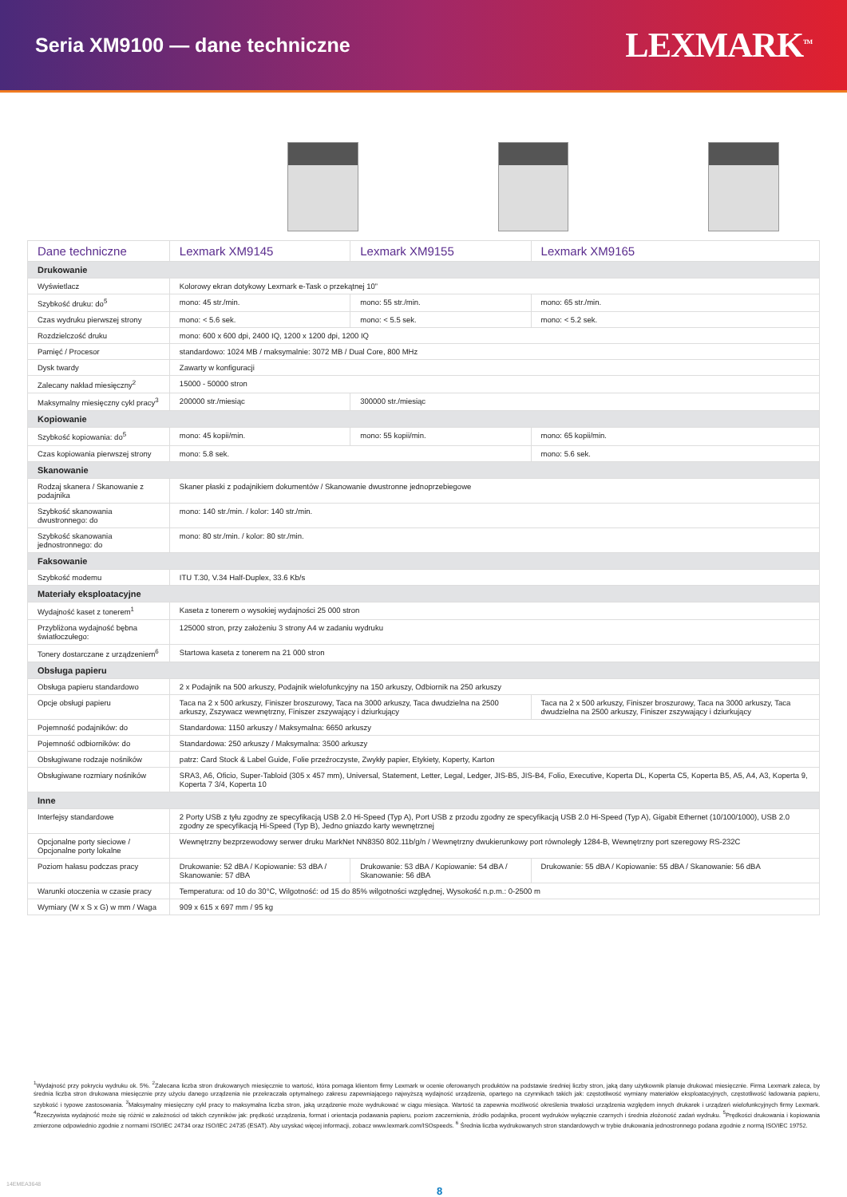Seria XM9100 — dane techniczne
LEXMARK<sup>TM</sup>
| Dane techniczne | Lexmark XM9145 | Lexmark XM9155 | Lexmark XM9165 |
| --- | --- | --- | --- |
| Drukowanie | | | |
| Wyświetlacz | Kolorowy ekran dotykowy Lexmark e-Task o przekątnej 10” | | |
| Szybkość druku: do<sup>5</sup> | mono: 45 str./min. | mono: 55 str./min. | mono: 65 str./min. |
| Czas wydruku pierwszej strony | mono: < 5.6 sek. | mono: < 5.5 sek. | mono: < 5.2 sek. |
| Rozdzielczość druku | mono: 600 x 600 dpi, 2400 IQ, 1200 x 1200 dpi, 1200 IQ | | |
| Pamięć / Procesor | standardowo: 1024 MB / maksymalnie: 3072 MB / Dual Core, 800 MHz | | |
| Dysk twardy | Zawarty w konfiguracji | | |
| Zalecany nakład miesięczny<sup>2</sup> | 15000 - 50000 stron | | |
| Maksymalny miesięczny cykl pracy<sup>3</sup> | 200000 str./miesiąc | 300000 str./miesiąc | |
| Kopiowanie | | | |
| Szybkość kopiowania: do<sup>5</sup> | mono: 45 kopii/min. | mono: 55 kopii/min. | mono: 65 kopii/min. |
| Czas kopiowania pierwszej strony | mono: 5.8 sek. | | mono: 5.6 sek. |
| Skanowanie | | | |
| Rodzaj skanera / Skanowanie z podajnika | Skaner płaski z podajnikiem dokumentów / Skanowanie dwustronne jednoprzebiegowe | | |
| Szybkość skanowania dwustronnego: do | mono: 140 str./min. / kolor: 140 str./min. | | |
| Szybkość skanowania jednostronnego: do | mono: 80 str./min. / kolor: 80 str./min. | | |
| Faksowanie | | | |
| Szybkość modemu | ITU T.30, V.34 Half-Duplex, 33.6 Kb/s | | |
| Materiały eksploatacyjne | | | |
| Wydajność kaset z tonerem<sup>1</sup> | Kaseta z tonerem o wysokiej wydajności 25 000 stron | | |
| Przybliżona wydajność bębna światłoczułego: | 125000 stron, przy założeniu 3 strony A4 w zadaniu wydruku | | |
| Tonery dostarczane z urządzeniem<sup>6</sup> | Startowa kaseta z tonerem na 21 000 stron | | |
| Obsługa papieru | | | |
| Obsługa papieru standardowo | 2 x Podajnik na 500 arkuszy, Podajnik wielofunkcyjny na 150 arkuszy, Odbiornik na 250 arkuszy | | |
| Opcje obsługi papieru | Taca na 2 x 500 arkuszy, Finiszer broszurowy, Taca na 3000 arkuszy, Taca dwudzielna na 2500 arkuszy, Zszywacz wewnętrzny, Finiszer zszywający i dziurkujący | | Taca na 2 x 500 arkuszy, Finiszer broszurowy, Taca na 3000 arkuszy, Taca dwudzielna na 2500 arkuszy, Finiszer zszywający i dziurkujący |
| Pojemność podajników: do | Standardowa: 1150 arkuszy / Maksymalna: 6650 arkuszy | | |
| Pojemność odbiorników: do | Standardowa: 250 arkuszy / Maksymalna: 3500 arkuszy | | |
| Obsługiwane rodzaje nośników | patrz: Card Stock & Label Guide, Folie przeźroczyste, Zwykły papier, Etykiety, Koperty, Karton | | |
| Obsługiwane rozmiary nośników | SRA3, A6, Oficio, Super-Tabloid (305 x 457 mm), Universal, Statement, Letter, Legal, Ledger, JIS-B5, JIS-B4, Folio, Executive, Koperta DL, Koperta C5, Koperta B5, A5, A4, A3, Koperta 9, Koperta 7 3/4, Koperta 10 | | |
| Inne | | | |
| Interfejsy standardowe | 2 Porty USB z tyłu zgodny ze specyfikacją USB 2.0 Hi-Speed (Typ A), Port USB z przodu zgodny ze specyfikacją USB 2.0 Hi-Speed (Typ A), Gigabit Ethernet (10/100/1000), USB 2.0 zgodny ze specyfikacją Hi-Speed (Typ B), Jedno gniazdo karty wewnętrznej | | |
| Opcjonalne porty sieciowe / Opcjonalne porty lokalne | Wewnętrzny bezprzewodowy serwer druku MarkNet NN8350 802.11b/g/n / Wewnętrzny dwukierunkowy port równoległy 1284-B, Wewnętrzny port szeregowy RS-232C | | |
| Poziom hałasu podczas pracy | Drukowanie: 52 dBA / Kopiowanie: 53 dBA / Skanowanie: 57 dBA | Drukowanie: 53 dBA / Kopiowanie: 54 dBA / Skanowanie: 56 dBA | Drukowanie: 55 dBA / Kopiowanie: 55 dBA / Skanowanie: 56 dBA |
| Warunki otoczenia w czasie pracy | Temperatura: od 10 do 30°C, Wilgotność: od 15 do 85% wilgotności względnej, Wysokość n.p.m.: 0-2500 m | | |
| Wymiary (W x S x G) w mm / Waga | 909 x 615 x 697 mm / 95 kg | | |
<sup>1</sup> Wydajność przy pokryciu wydruku ok. 5%. <sup>2</sup>Zalecana liczba stron drukowanych miesięcznie to wartość, która pomaga klientom firmy Lexmark w ocenie oferowanych produktów na podstawie średniej liczby stron, jaką dany użytkownik planuje drukować miesięcznie. Firma Lexmark zaleca, by średnia liczba stron drukowana miesięcznie przy użyciu danego urządzenia nie przekraczała optymalnego zakresu zapewniającego najwyższą wydajność urządzenia, opartego na czynnikach takich jak: częstotliwość wymiany materiałów eksploatacyjnych, częstotliwość ładowania papieru, szybkość i typowe zastosowania. <sup>3</sup>Maksymalny miesięczny cykl pracy to maksymalna liczba stron, jaką urządzenie może wydrukować w ciągu miesiąca. Wartość ta zapewnia możliwość określenia trwałości urządzenia względem innych drukarek i urządzeń wielofunkcyjnych firmy Lexmark. <sup>4</sup>Rzeczywista wydajność może się różnić w zależności od takich czynników jak: prędkość urządzenia, format i orientacja podawania papieru, poziom zaczernienia, źródło podajnika, procent wydruków wyłącznie czarnych i średnia złożoność zadań wydruku. <sup>5</sup>Prędkości drukowania i kopiowania zmierzone odpowiednio zgodnie z normami ISO/IEC 24734 oraz ISO/IEC 24735 (ESAT). Aby uzyskać więcej informacji, zobacz www.lexmark.com/ISOspeeds. <sup>6</sup> Średnia liczba wydrukowanych stron standardowych w trybie drukowania jednostronnego podana zgodnie z normą ISO/IEC 19752.
14EMEA3648
8